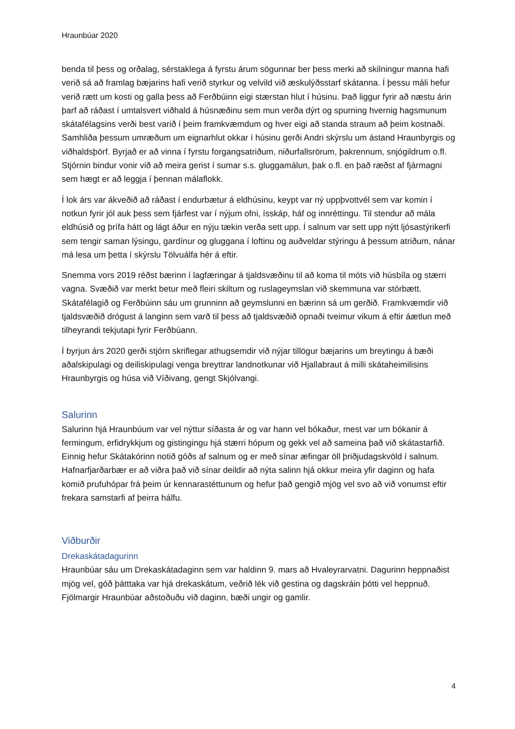Hraunbúar 2020
benda til þess og orðalag, sérstaklega á fyrstu árum sögunnar ber þess merki að skilningur manna hafi verið sá að framlag bæjarins hafi verið styrkur og velvild við æskulýðsstarf skátanna. Í þessu máli hefur verið rætt um kosti og galla þess að Ferðbúinn eigi stærstan hlut í húsinu. Það liggur fyrir að næstu árin þarf að ráðast í umtalsvert viðhald á húsnæðinu sem mun verða dýrt og spurning hvernig hagsmunum skátafélagsins verði best varið í þeim framkvæmdum og hver eigi að standa straum að þeim kostnaði. Samhliða þessum umræðum um eignarhlut okkar í húsinu gerði Andri skýrslu um ástand Hraunbyrgis og viðhaldsþörf. Byrjað er að vinna í fyrstu forgangsatriðum, niðurfallsrörum, þakrennum, snjógildrum o.fl. Stjórnin bindur vonir við að meira gerist í sumar s.s. gluggamálun, þak o.fl. en það ræðst af fjármagni sem hægt er að leggja í þennan málaflokk.
Í lok árs var ákveðið að ráðast í endurbætur á eldhúsinu, keypt var ný uppþvottvél sem var komin í notkun fyrir jól auk þess sem fjárfest var í nýjum ofni, ísskáp, háf og innréttingu. Til stendur að mála eldhúsið og þrífa hátt og lágt áður en nýju tækin verða sett upp. Í salnum var sett upp nýtt ljósastýrikerfi sem tengir saman lýsingu, gardínur og gluggana í loftinu og auðveldar stýringu á þessum atriðum, nánar má lesa um þetta í skýrslu Tölvuálfa hér á eftir.
Snemma vors 2019 réðst bærinn í lagfæringar á tjaldsvæðinu til að koma til móts við húsbíla og stærri vagna. Svæðið var merkt betur með fleiri skiltum og ruslageymslan við skemmuna var stórbætt. Skátafélagið og Ferðbúinn sáu um grunninn að geymslunni en bærinn sá um gerðið. Framkvæmdir við tjaldsvæðið drógust á langinn sem varð til þess að tjaldsvæðið opnaði tveimur vikum á eftir áætlun með tilheyrandi tekjutapi fyrir Ferðbúann.
Í byrjun árs 2020 gerði stjórn skriflegar athugsemdir við nýjar tillögur bæjarins um breytingu á bæði aðalskipulagi og deiliskipulagi venga breyttrar landnotkunar við Hjallabraut á milli skátaheimilisins Hraunbyrgis og húsa við Víðivang, gengt Skjólvangi.
Salurinn
Salurinn hjá Hraunbúum var vel nýttur síðasta ár og var hann vel bókaður, mest var um bókanir á fermingum, erfidrykkjum og gistingingu hjá stærri hópum og gekk vel að sameina það við skátastarfið. Einnig hefur Skátakórinn notið góðs af salnum og er með sínar æfingar öll þriðjudagskvöld í salnum. Hafnarfjarðarbær er að viðra það við sínar deildir að nýta salinn hjá okkur meira yfir daginn og hafa komið prufuhópar frá þeim úr kennarastéttunum og hefur það gengið mjög vel svo að við vonumst eftir frekara samstarfi af þeirra hálfu.
Viðburðir
Drekaskátadagurinn
Hraunbúar sáu um Drekaskátadaginn sem var haldinn 9. mars að Hvaleyrarvatni. Dagurinn heppnaðist mjög vel, góð þátttaka var hjá drekaskátum, veðrið lék við gestina og dagskráin þótti vel heppnuð. Fjölmargir Hraunbúar aðstoðuðu við daginn, bæði ungir og gamlir.
4